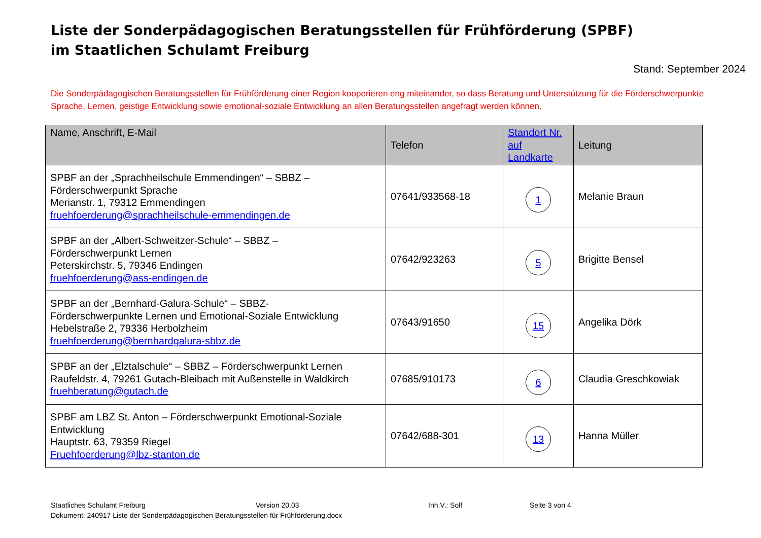Liste der Sonderpädagogischen Beratungsstellen für Frühförderung (SPBF)
im Staatlichen Schulamt Freiburg
Stand: September 2024
Die Sonderpädagogischen Beratungsstellen für Frühförderung einer Region kooperieren eng miteinander, so dass Beratung und Unterstützung für die Förderschwerpunkte Sprache, Lernen, geistige Entwicklung sowie emotional-soziale Entwicklung an allen Beratungsstellen angefragt werden können.
| Name, Anschrift, E-Mail | Telefon | Standort Nr. auf Landkarte | Leitung |
| --- | --- | --- | --- |
| SPBF an der „Sprachheilschule Emmendingen“ – SBBZ – Förderschwerpunkt Sprache Merianstr. 1, 79312 Emmendingen fruehfoerderung@sprachheilschule-emmendingen.de | 07641/933568-18 | 1 | Melanie Braun |
| SPBF an der „Albert-Schweitzer-Schule“ – SBBZ – Förderschwerpunkt Lernen Peterskirchstr. 5, 79346 Endingen fruehfoerderung@ass-endingen.de | 07642/923263 | 5 | Brigitte Bensel |
| SPBF an der „Bernhard-Galura-Schule“ – SBBZ- Förderschwerpunkte Lernen und Emotional-Soziale Entwicklung Hebelstraße 2, 79336 Herbolzheim fruehfoerderung@bernhardgalura-sbbz.de | 07643/91650 | 15 | Angelika Dörk |
| SPBF an der „Elztalschule“ – SBBZ – Förderschwerpunkt Lernen Raufeldstr. 4, 79261 Gutach-Bleibach mit Außenstelle in Waldkirch fruehberatung@gutach.de | 07685/910173 | 6 | Claudia Greschkowiak |
| SPBF am LBZ St. Anton – Förderschwerpunkt Emotional-Soziale Entwicklung Hauptstr. 63, 79359 Riegel Fruehfoerderung@lbz-stanton.de | 07642/688-301 | 13 | Hanna Müller |
Staatliches Schulamt Freiburg Version 20.03 Inh.V.: Solf Seite 3 von 4
Dokument: 240917 Liste der Sonderpädagogischen Beratungsstellen für Frühförderung.docx